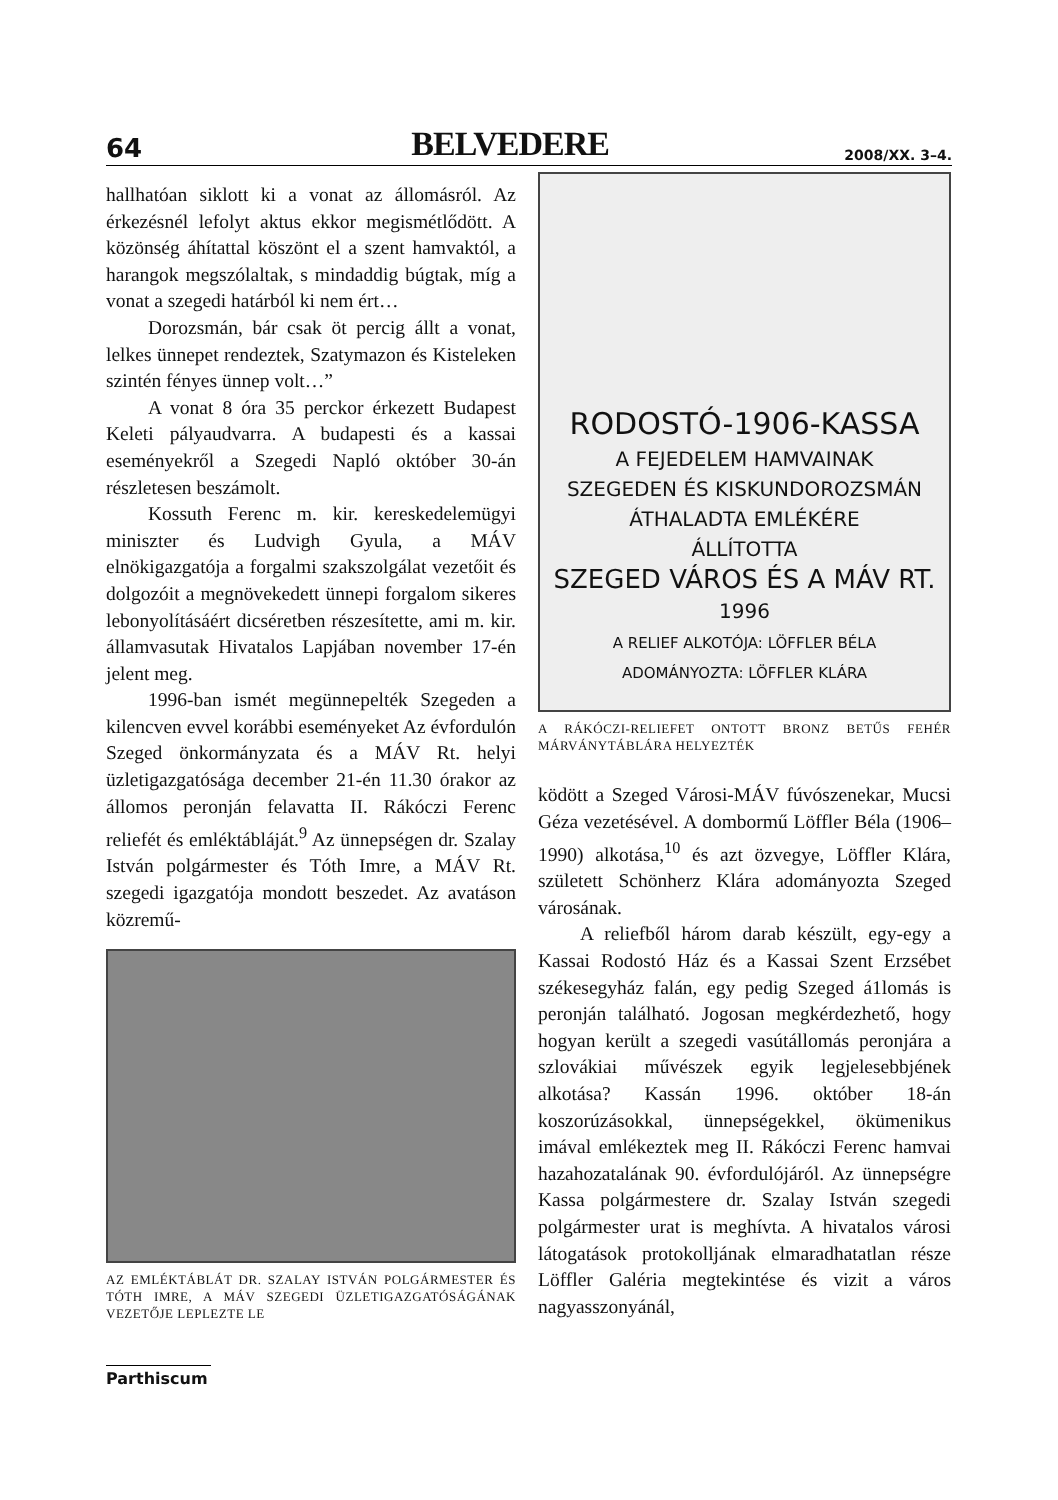64 BELVEDERE 2008/XX. 3–4.
hallhatóan siklott ki a vonat az állomásról. Az érkezésnél lefolyt aktus ekkor megismétlődött. A közönség áhítattal köszönt el a szent hamvaktól, a harangok megszólaltak, s mindaddig búgtak, míg a vonat a szegedi határból ki nem ért…
Dorozsmán, bár csak öt percig állt a vonat, lelkes ünnepet rendeztek, Szatymazon és Kisteleken szintén fényes ünnep volt…”
A vonat 8 óra 35 perckor érkezett Budapest Keleti pályaudvarra. A budapesti és a kassai eseményekről a Szegedi Napló október 30-án részletesen beszámolt.
Kossuth Ferenc m. kir. kereskedelemügyi miniszter és Ludvigh Gyula, a MÁV elnökigazgatója a forgalmi szakszolgálat vezetőit és dolgozóit a megnövekedett ünnepi forgalom sikeres lebonyolításáért dicséretben részesítette, ami m. kir. államvasutak Hivatalos Lapjában november 17-én jelent meg.
1996-ban ismét megünnepelték Szegeden a kilencven evvel korábbi eseményeket Az évfordulón Szeged önkormányzata és a MÁV Rt. helyi üzletigazgatósága december 21-én 11.30 órakor az állomos peronján felavatta II. Rákóczi Ferenc reliefét és emléktábláját.<sup>9</sup> Az ünnepségen dr. Szalay István polgármester és Tóth Imre, a MÁV Rt. szegedi igazgatója mondott beszedet. Az avatáson közremű-
AZ EMLÉKTÁBLÁT DR. SZALAY ISTVÁN POLGÁRMESTER ÉS TÓTH IMRE, A MÁV SZEGEDI ÜZLETIGAZGATÓSÁGÁNAK VEZETŐJE LEPLEZTE LE
RODOSTÓ-1906-KASSA
A FEJEDELEM HAMVAINAK
SZEGEDEN ÉS KISKUNDOROZSMÁN
ÁTHALADTA EMLÉKÉRE
ÁLLÍTOTTA
SZEGED VÁROS ÉS A MÁV RT.
1996
A RELIEF ALKOTÓJA: LÖFFLER BÉLA
ADOMÁNYOZTA: LÖFFLER KLÁRA
A RÁKÓCZI-RELIEFET ONTOTT BRONZ BETŰS FEHÉR MÁRVÁNYTÁBLÁRA HELYEZTÉK
ködött a Szeged Városi-MÁV fúvószenekar, Mucsi Géza vezetésével. A dombormű Löffler Béla (1906–1990) alkotása,<sup>10</sup> és azt özvegye, Löffler Klára, született Schönherz Klára adományozta Szeged városának.
A reliefből három darab készült, egy-egy a Kassai Rodostó Ház és a Kassai Szent Erzsébet székesegyház falán, egy pedig Szeged á1lomás is peronján található. Jogosan megkérdezhető, hogy hogyan került a szegedi vasútállomás peronjára a szlovákiai művészek egyik legjelesebbjének alkotása? Kassán 1996. október 18-án koszorúzásokkal, ünnepségekkel, ökümenikus imával emlékeztek meg II. Rákóczi Ferenc hamvai hazahozatalának 90. évfordulójáról. Az ünnepségre Kassa polgármestere dr. Szalay István szegedi polgármester urat is meghívta. A hivatalos városi látogatások protokolljának elmaradhatatlan része Löffler Galéria megtekintése és vizit a város nagyasszonyánál,
Parthiscum